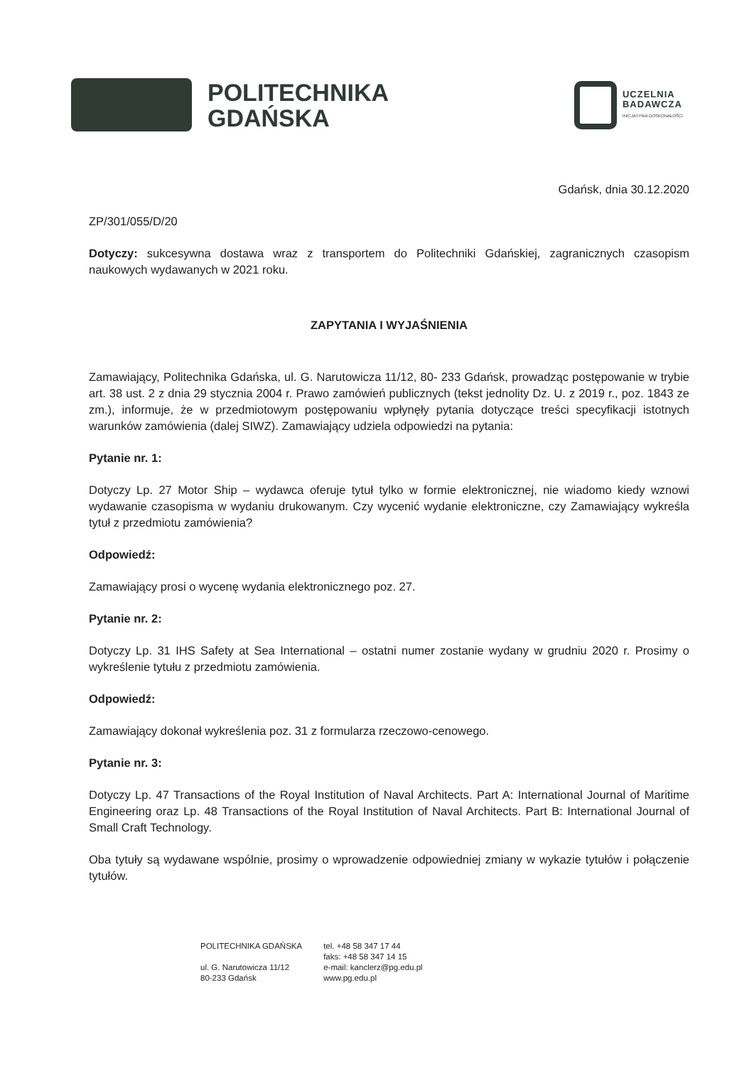POLITECHNIKA
GDAŃSKA
UCZELNIA
BADAWCZA
INICJATYWA DOSKONAŁOŚCI
Gdańsk, dnia 30.12.2020
ZP/301/055/D/20
Dotyczy: sukcesywna dostawa wraz z transportem do Politechniki Gdańskiej, zagranicznych czasopism naukowych wydawanych w 2021 roku.
ZAPYTANIA I WYJAŚNIENIA
Zamawiający, Politechnika Gdańska, ul. G. Narutowicza 11/12, 80- 233 Gdańsk, prowadząc postępowanie w trybie art. 38 ust. 2 z dnia 29 stycznia 2004 r. Prawo zamówień publicznych (tekst jednolity Dz. U. z 2019 r., poz. 1843 ze zm.), informuje, że w przedmiotowym postępowaniu wpłynęły pytania dotyczące treści specyfikacji istotnych warunków zamówienia (dalej SIWZ). Zamawiający udziela odpowiedzi na pytania:
Pytanie nr. 1:
Dotyczy Lp. 27 Motor Ship – wydawca oferuje tytuł tylko w formie elektronicznej, nie wiadomo kiedy wznowi wydawanie czasopisma w wydaniu drukowanym. Czy wycenić wydanie elektroniczne, czy Zamawiający wykreśla tytuł z przedmiotu zamówienia?
Odpowiedź:
Zamawiający prosi o wycenę wydania elektronicznego poz. 27.
Pytanie nr. 2:
Dotyczy Lp. 31 IHS Safety at Sea International – ostatni numer zostanie wydany w grudniu 2020 r. Prosimy o wykreślenie tytułu z przedmiotu zamówienia.
Odpowiedź:
Zamawiający dokonał wykreślenia poz. 31 z formularza rzeczowo-cenowego.
Pytanie nr. 3:
Dotyczy Lp. 47 Transactions of the Royal Institution of Naval Architects. Part A: International Journal of Maritime Engineering oraz Lp. 48 Transactions of the Royal Institution of Naval Architects. Part B: International Journal of Small Craft Technology.
Oba tytuły są wydawane wspólnie, prosimy o wprowadzenie odpowiedniej zmiany w wykazie tytułów i połączenie tytułów.
POLITECHNIKA GDAŃSKA
ul. G. Narutowicza 11/12
80-233 Gdańsk
tel. +48 58 347 17 44
faks: +48 58 347 14 15
e-mail: kanclerz@pg.edu.pl
www.pg.edu.pl